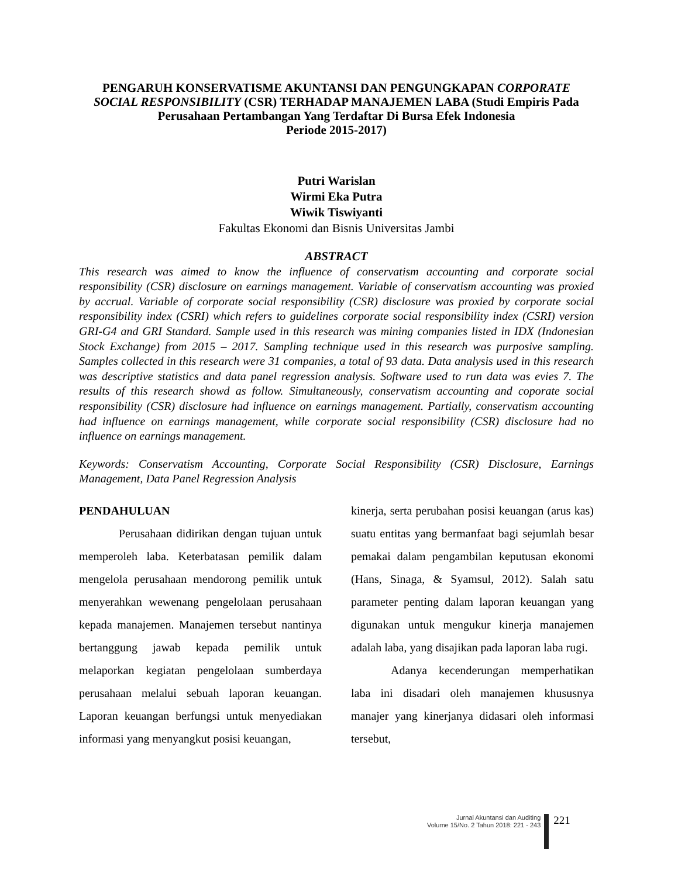PENGARUH KONSERVATISME AKUNTANSI DAN PENGUNGKAPAN CORPORATE SOCIAL RESPONSIBILITY (CSR) TERHADAP MANAJEMEN LABA (Studi Empiris Pada Perusahaan Pertambangan Yang Terdaftar Di Bursa Efek Indonesia
Periode 2015-2017)
Putri Warislan
Wirmi Eka Putra
Wiwik Tiswiyanti
Fakultas Ekonomi dan Bisnis Universitas Jambi
ABSTRACT
This research was aimed to know the influence of conservatism accounting and corporate social responsibility (CSR) disclosure on earnings management. Variable of conservatism accounting was proxied by accrual. Variable of corporate social responsibility (CSR) disclosure was proxied by corporate social responsibility index (CSRI) which refers to guidelines corporate social responsibility index (CSRI) version GRI-G4 and GRI Standard. Sample used in this research was mining companies listed in IDX (Indonesian Stock Exchange) from 2015 – 2017. Sampling technique used in this research was purposive sampling. Samples collected in this research were 31 companies, a total of 93 data. Data analysis used in this research was descriptive statistics and data panel regression analysis. Software used to run data was evies 7. The results of this research showd as follow. Simultaneously, conservatism accounting and coporate social responsibility (CSR) disclosure had influence on earnings management. Partially, conservatism accounting had influence on earnings management, while corporate social responsibility (CSR) disclosure had no influence on earnings management.
Keywords: Conservatism Accounting, Corporate Social Responsibility (CSR) Disclosure, Earnings Management, Data Panel Regression Analysis
PENDAHULUAN
Perusahaan didirikan dengan tujuan untuk memperoleh laba. Keterbatasan pemilik dalam mengelola perusahaan mendorong pemilik untuk menyerahkan wewenang pengelolaan perusahaan kepada manajemen. Manajemen tersebut nantinya bertanggung jawab kepada pemilik untuk melaporkan kegiatan pengelolaan sumberdaya perusahaan melalui sebuah laporan keuangan. Laporan keuangan berfungsi untuk menyediakan informasi yang menyangkut posisi keuangan,
kinerja, serta perubahan posisi keuangan (arus kas) suatu entitas yang bermanfaat bagi sejumlah besar pemakai dalam pengambilan keputusan ekonomi (Hans, Sinaga, & Syamsul, 2012). Salah satu parameter penting dalam laporan keuangan yang digunakan untuk mengukur kinerja manajemen adalah laba, yang disajikan pada laporan laba rugi.
Adanya kecenderungan memperhatikan laba ini disadari oleh manajemen khususnya manajer yang kinerjanya didasari oleh informasi tersebut,
Jurnal Akuntansi dan Auditing
Volume 15/No. 2 Tahun 2018: 221 - 243
221